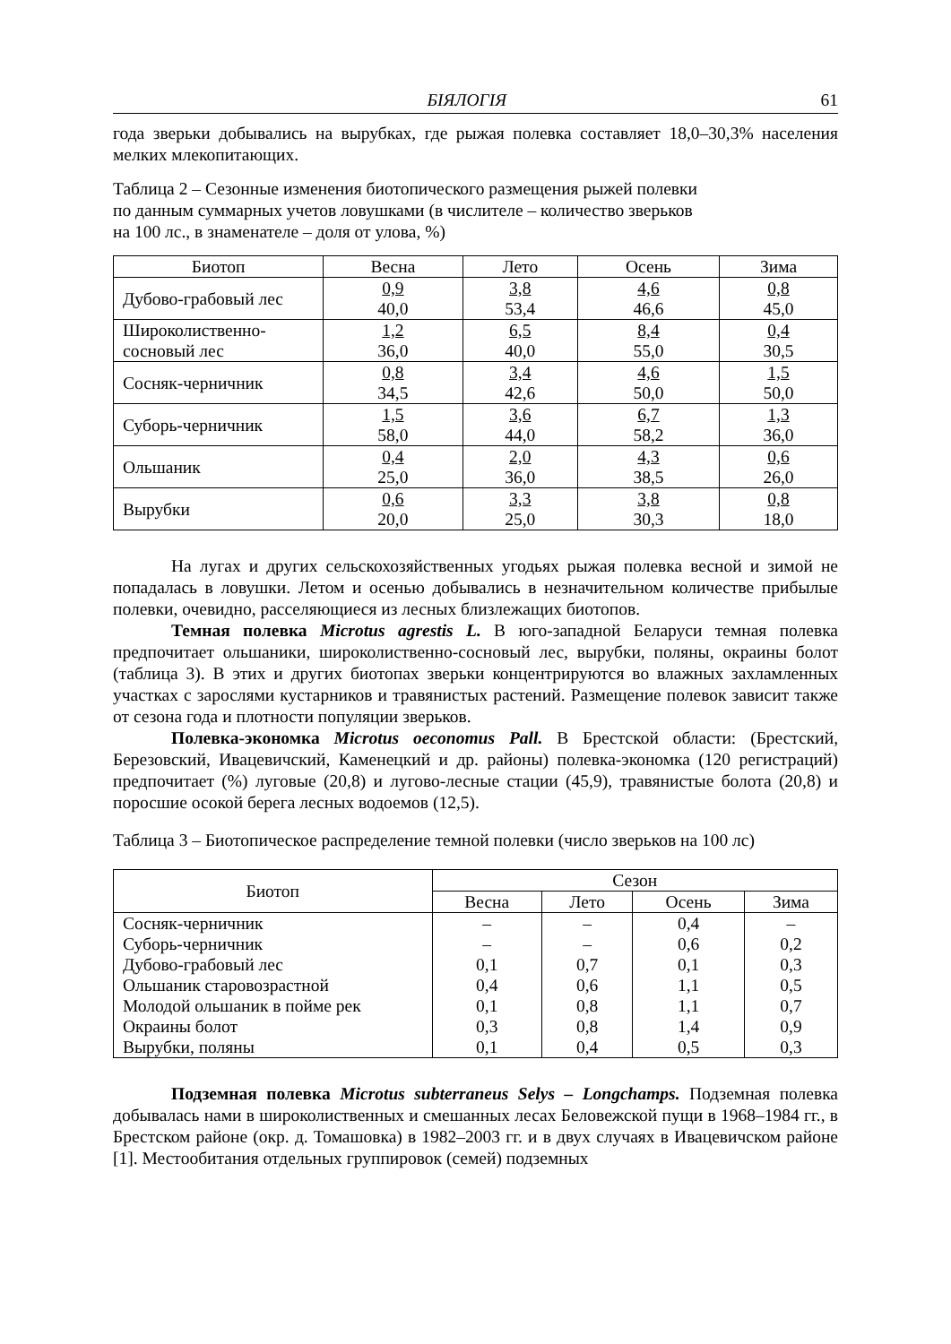БІЯЛОГІЯ 61
года зверьки добывались на вырубках, где рыжая полевка составляет 18,0–30,3% населения мелких млекопитающих.
Таблица 2 – Сезонные изменения биотопического размещения рыжей полевки
по данным суммарных учетов ловушками (в числителе – количество зверьков
на 100 лс., в знаменателе – доля от улова, %)
| Биотоп | Весна | Лето | Осень | Зима |
| --- | --- | --- | --- | --- |
| Дубово-грабовый лес | 0,9 40,0 | 3,8 53,4 | 4,6 46,6 | 0,8 45,0 |
| Широколиственно- сосновый лес | 1,2 36,0 | 6,5 40,0 | 8,4 55,0 | 0,4 30,5 |
| Сосняк-черничник | 0,8 34,5 | 3,4 42,6 | 4,6 50,0 | 1,5 50,0 |
| Суборь-черничник | 1,5 58,0 | 3,6 44,0 | 6,7 58,2 | 1,3 36,0 |
| Ольшаник | 0,4 25,0 | 2,0 36,0 | 4,3 38,5 | 0,6 26,0 |
| Вырубки | 0,6 20,0 | 3,3 25,0 | 3,8 30,3 | 0,8 18,0 |
На лугах и других сельскохозяйственных угодьях рыжая полевка весной и зимой не попадалась в ловушки. Летом и осенью добывались в незначительном количестве прибылые полевки, очевидно, расселяющиеся из лесных близлежащих биотопов.
Темная полевка Microtus agrestis L. В юго-западной Беларуси темная полевка предпочитает ольшаники, широколиственно-сосновый лес, вырубки, поляны, окраины болот (таблица 3). В этих и других биотопах зверьки концентрируются во влажных захламленных участках с зарослями кустарников и травянистых растений. Размещение полевок зависит также от сезона года и плотности популяции зверьков.
Полевка-экономка Microtus oeconomus Pall. В Брестской области: (Брестский, Березовский, Ивацевичский, Каменецкий и др. районы) полевка-экономка (120 регистраций) предпочитает (%) луговые (20,8) и лугово-лесные стации (45,9), травянистые болота (20,8) и поросшие осокой берега лесных водоемов (12,5).
Таблица 3 – Биотопическое распределение темной полевки (число зверьков на 100 лс)
| Биотоп | Сезон | | | |
| --- | --- | --- | --- | --- |
| | Весна | Лето | Осень | Зима |
| Сосняк-черничник | – | – | 0,4 | – |
| Суборь-черничник | – | – | 0,6 | 0,2 |
| Дубово-грабовый лес | 0,1 | 0,7 | 0,1 | 0,3 |
| Ольшаник старовозрастной | 0,4 | 0,6 | 1,1 | 0,5 |
| Молодой ольшаник в пойме рек | 0,1 | 0,8 | 1,1 | 0,7 |
| Окраины болот | 0,3 | 0,8 | 1,4 | 0,9 |
| Вырубки, поляны | 0,1 | 0,4 | 0,5 | 0,3 |
Подземная полевка Microtus subterraneus Selys – Longchamps. Подземная полевка добывалась нами в широколиственных и смешанных лесах Беловежской пущи в 1968–1984 гг., в Брестском районе (окр. д. Томашовка) в 1982–2003 гг. и в двух случаях в Ивацевичском районе [1]. Местообитания отдельных группировок (семей) подземных